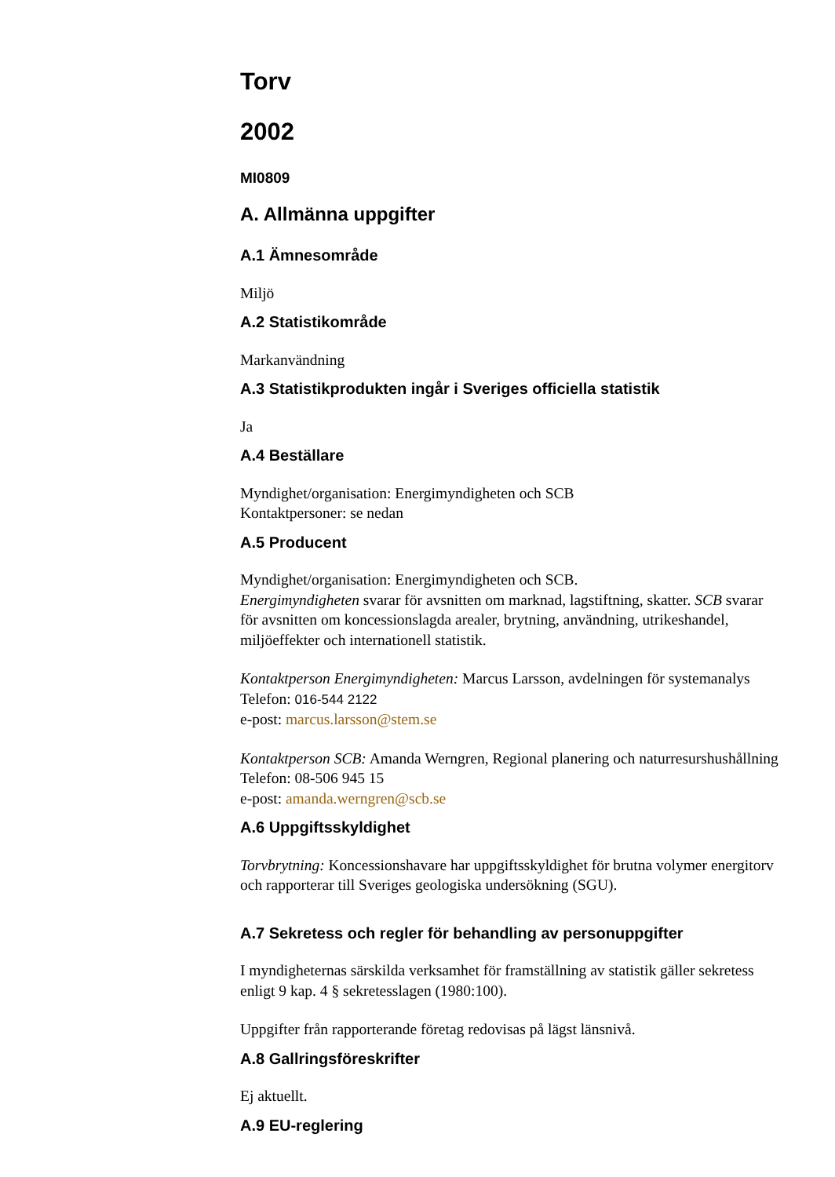Torv
2002
MI0809
A. Allmänna uppgifter
A.1 Ämnesområde
Miljö
A.2 Statistikområde
Markanvändning
A.3 Statistikprodukten ingår i Sveriges officiella statistik
Ja
A.4 Beställare
Myndighet/organisation: Energimyndigheten och SCB
Kontaktpersoner: se nedan
A.5 Producent
Myndighet/organisation: Energimyndigheten och SCB.
Energimyndigheten svarar för avsnitten om marknad, lagstiftning, skatter. SCB svarar för avsnitten om koncessionslagda arealer, brytning, användning, utrikeshandel, miljöeffekter och internationell statistik.
Kontaktperson Energimyndigheten: Marcus Larsson, avdelningen för systemanalys
Telefon: 016-544 2122
e-post: marcus.larsson@stem.se
Kontaktperson SCB: Amanda Werngren, Regional planering och naturresurshushållning
Telefon: 08-506 945 15
e-post: amanda.werngren@scb.se
A.6 Uppgiftsskyldighet
Torvbrytning: Koncessionshavare har uppgiftsskyldighet för brutna volymer energitorv och rapporterar till Sveriges geologiska undersökning (SGU).
A.7 Sekretess och regler för behandling av personuppgifter
I myndigheternas särskilda verksamhet för framställning av statistik gäller sekretess enligt 9 kap. 4 § sekretesslagen (1980:100).
Uppgifter från rapporterande företag redovisas på lägst länsnivå.
A.8 Gallringsföreskrifter
Ej aktuellt.
A.9 EU-reglering